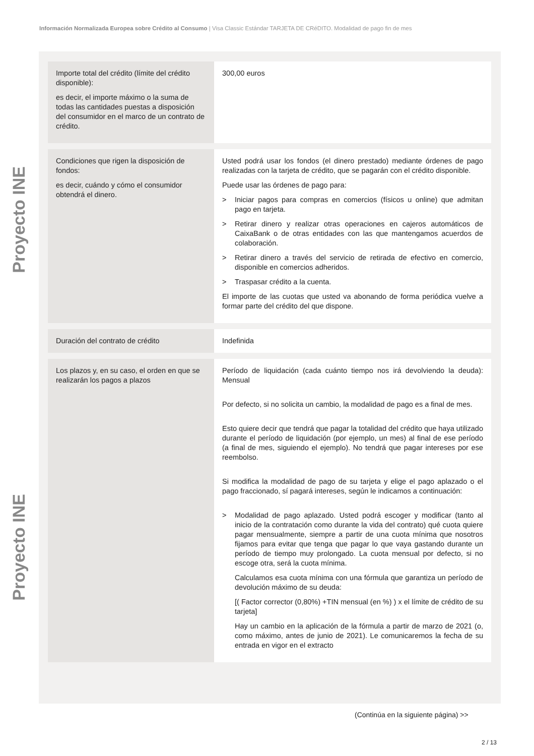Información Normalizada Europea sobre Crédito al Consumo | Visa Classic Estándar TARJETA DE CRéDITO. Modalidad de pago fin de mes
Proyecto INE
Proyecto INE
| Importe total del crédito (límite del crédito disponible): es decir, el importe máximo o la suma de todas las cantidades puestas a disposición del consumidor en el marco de un contrato de crédito. | 300,00 euros |
| Condiciones que rigen la disposición de fondos: es decir, cuándo y cómo el consumidor obtendrá el dinero. | Usted podrá usar los fondos (el dinero prestado) mediante órdenes de pago realizadas con la tarjeta de crédito, que se pagarán con el crédito disponible. Puede usar las órdenes de pago para: > Iniciar pagos para compras en comercios (físicos u online) que admitan pago en tarjeta. > Retirar dinero y realizar otras operaciones en cajeros automáticos de CaixaBank o de otras entidades con las que mantengamos acuerdos de colaboración. > Retirar dinero a través del servicio de retirada de efectivo en comercio, disponible en comercios adheridos. > Traspasar crédito a la cuenta. El importe de las cuotas que usted va abonando de forma periódica vuelve a formar parte del crédito del que dispone. |
| Duración del contrato de crédito | Indefinida |
| Los plazos y, en su caso, el orden en que se realizarán los pagos a plazos | Período de liquidación (cada cuánto tiempo nos irá devolviendo la deuda): Mensual Por defecto, si no solicita un cambio, la modalidad de pago es a final de mes. Esto quiere decir que tendrá que pagar la totalidad del crédito que haya utilizado durante el período de liquidación (por ejemplo, un mes) al final de ese período (a final de mes, siguiendo el ejemplo). No tendrá que pagar intereses por ese reembolso. Si modifica la modalidad de pago de su tarjeta y elige el pago aplazado o el pago fraccionado, sí pagará intereses, según le indicamos a continuación: > Modalidad de pago aplazado. Usted podrá escoger y modificar (tanto al inicio de la contratación como durante la vida del contrato) qué cuota quiere pagar mensualmente, siempre a partir de una cuota mínima que nosotros fijamos para evitar que tenga que pagar lo que vaya gastando durante un período de tiempo muy prolongado. La cuota mensual por defecto, si no escoge otra, será la cuota mínima. Calculamos esa cuota mínima con una fórmula que garantiza un período de devolución máximo de su deuda: [( Factor corrector (0,80%) +TIN mensual (en %) ) x el límite de crédito de su tarjeta] Hay un cambio en la aplicación de la fórmula a partir de marzo de 2021 (o, como máximo, antes de junio de 2021). Le comunicaremos la fecha de su entrada en vigor en el extracto |
(Continúa en la siguiente página) >>
2 / 13